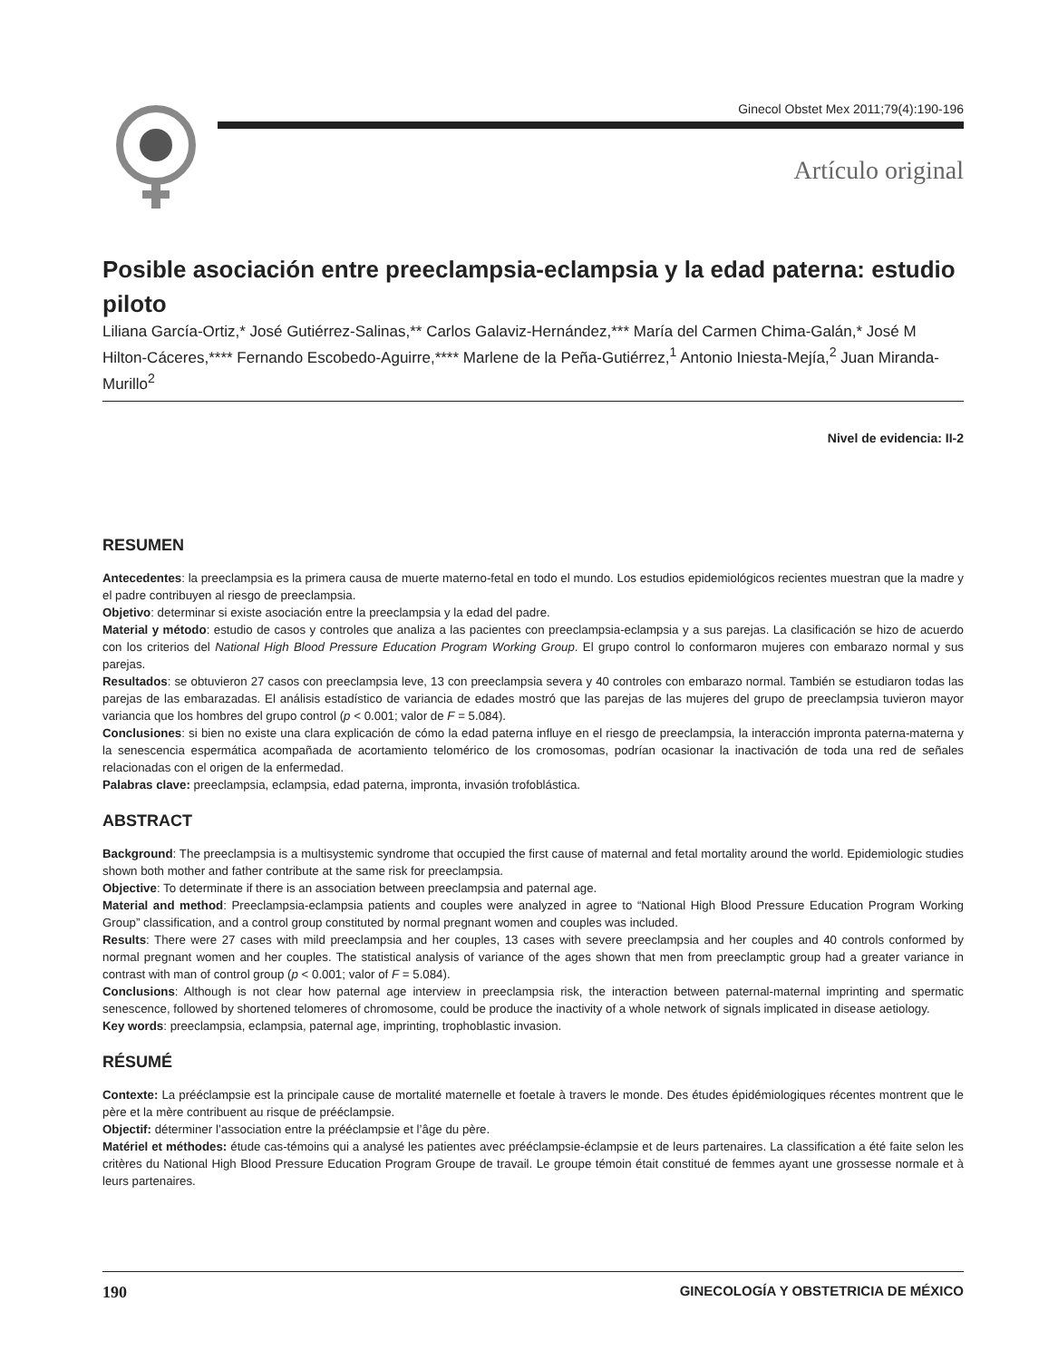Ginecol Obstet Mex 2011;79(4):190-196
Artículo original
Posible asociación entre preeclampsia-eclampsia y la edad paterna: estudio piloto
Liliana García-Ortiz,* José Gutiérrez-Salinas,** Carlos Galaviz-Hernández,*** María del Carmen Chima-Galán,* José M Hilton-Cáceres,**** Fernando Escobedo-Aguirre,**** Marlene de la Peña-Gutiérrez,<sup>1</sup> Antonio Iniesta-Mejía,<sup>2</sup> Juan Miranda-Murillo<sup>2</sup>
Nivel de evidencia: II-2
RESUMEN
Antecedentes: la preeclampsia es la primera causa de muerte materno-fetal en todo el mundo. Los estudios epidemiológicos recientes muestran que la madre y el padre contribuyen al riesgo de preeclampsia.
Objetivo: determinar si existe asociación entre la preeclampsia y la edad del padre.
Material y método: estudio de casos y controles que analiza a las pacientes con preeclampsia-eclampsia y a sus parejas. La clasificación se hizo de acuerdo con los criterios del National High Blood Pressure Education Program Working Group. El grupo control lo conformaron mujeres con embarazo normal y sus parejas.
Resultados: se obtuvieron 27 casos con preeclampsia leve, 13 con preeclampsia severa y 40 controles con embarazo normal. También se estudiaron todas las parejas de las embarazadas. El análisis estadístico de variancia de edades mostró que las parejas de las mujeres del grupo de preeclampsia tuvieron mayor variancia que los hombres del grupo control (p < 0.001; valor de F = 5.084).
Conclusiones: si bien no existe una clara explicación de cómo la edad paterna influye en el riesgo de preeclampsia, la interacción impronta paterna-materna y la senescencia espermática acompañada de acortamiento telomérico de los cromosomas, podrían ocasionar la inactivación de toda una red de señales relacionadas con el origen de la enfermedad.
Palabras clave: preeclampsia, eclampsia, edad paterna, impronta, invasión trofoblástica.
ABSTRACT
Background: The preeclampsia is a multisystemic syndrome that occupied the first cause of maternal and fetal mortality around the world. Epidemiologic studies shown both mother and father contribute at the same risk for preeclampsia.
Objective: To determinate if there is an association between preeclampsia and paternal age.
Material and method: Preeclampsia-eclampsia patients and couples were analyzed in agree to “National High Blood Pressure Education Program Working Group” classification, and a control group constituted by normal pregnant women and couples was included.
Results: There were 27 cases with mild preeclampsia and her couples, 13 cases with severe preeclampsia and her couples and 40 controls conformed by normal pregnant women and her couples. The statistical analysis of variance of the ages shown that men from preeclamptic group had a greater variance in contrast with man of control group (p < 0.001; valor of F = 5.084).
Conclusions: Although is not clear how paternal age interview in preeclampsia risk, the interaction between paternal-maternal imprinting and spermatic senescence, followed by shortened telomeres of chromosome, could be produce the inactivity of a whole network of signals implicated in disease aetiology.
Key words: preeclampsia, eclampsia, paternal age, imprinting, trophoblastic invasion.
RÉSUMÉ
Contexte: La prééclampsie est la principale cause de mortalité maternelle et foetale à travers le monde. Des études épidémiologiques récentes montrent que le père et la mère contribuent au risque de prééclampsie.
Objectif: déterminer l’association entre la prééclampsie et l’âge du père.
Matériel et méthodes: étude cas-témoins qui a analysé les patientes avec prééclampsie-éclampsie et de leurs partenaires. La classification a été faite selon les critères du National High Blood Pressure Education Program Groupe de travail. Le groupe témoin était constitué de femmes ayant une grossesse normale et à leurs partenaires.
190 GINECOLOGÍA Y OBSTETRICIA DE MÉXICO